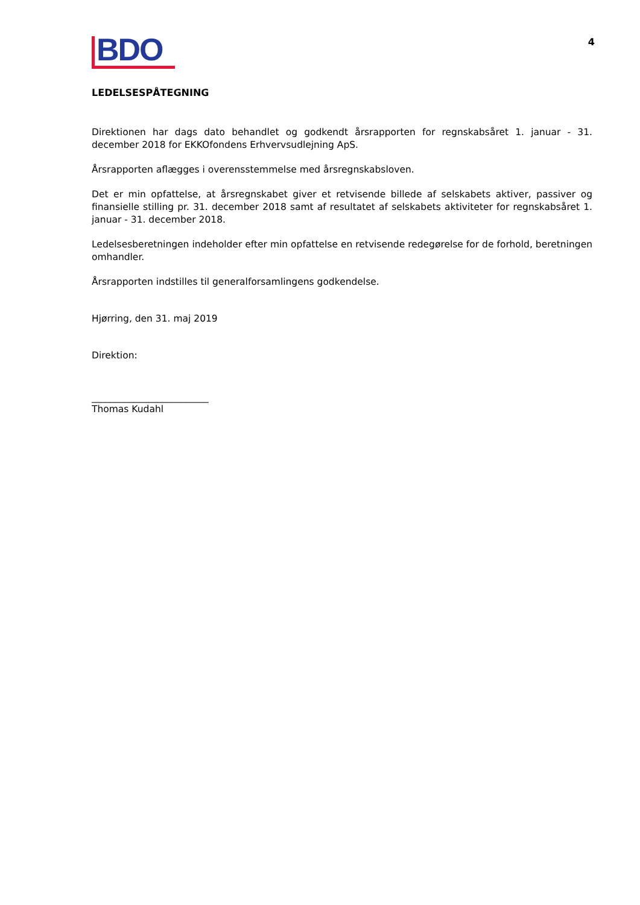BDO
4
LEDELSESPÅTEGNING
Direktionen har dags dato behandlet og godkendt årsrapporten for regnskabsåret 1. januar - 31. december 2018 for EKKOfondens Erhvervsudlejning ApS.
Årsrapporten aflægges i overensstemmelse med årsregnskabsloven.
Det er min opfattelse, at årsregnskabet giver et retvisende billede af selskabets aktiver, passiver og finansielle stilling pr. 31. december 2018 samt af resultatet af selskabets aktiviteter for regnskabsåret 1. januar - 31. december 2018.
Ledelsesberetningen indeholder efter min opfattelse en retvisende redegørelse for de forhold, beretningen omhandler.
Årsrapporten indstilles til generalforsamlingens godkendelse.
Hjørring, den 31. maj 2019
Direktion:
_________________________
Thomas Kudahl